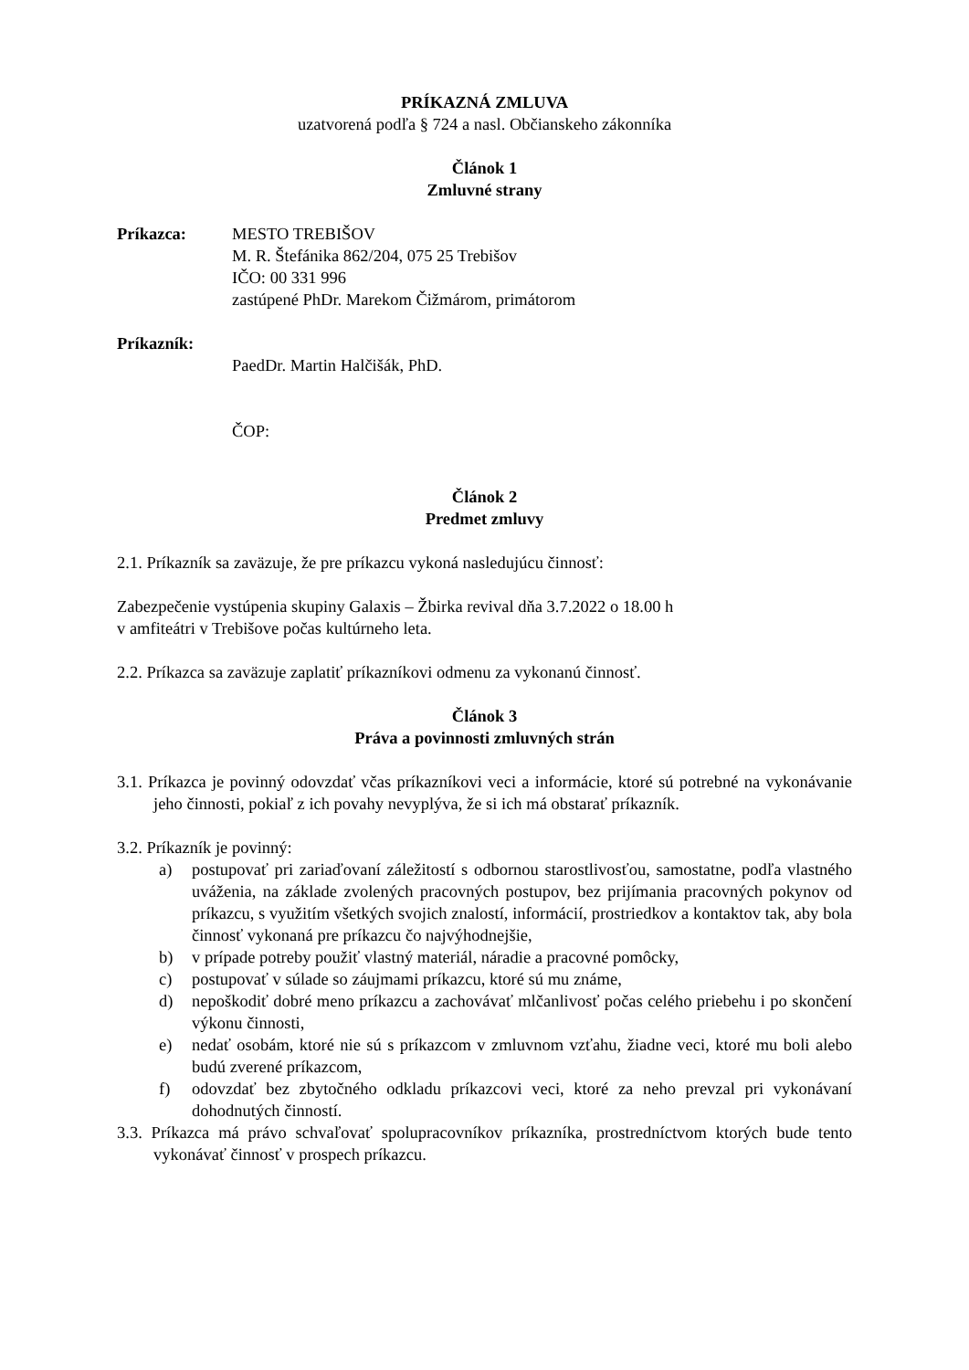PRÍKAZNÁ ZMLUVA
uzatvorená podľa § 724 a nasl. Občianskeho zákonníka
Článok 1
Zmluvné strany
Príkazca: MESTO TREBIŠOV
M. R. Štefánika 862/204, 075 25 Trebišov
IČO: 00 331 996
zastúpené PhDr. Marekom Čižmárom, primátorom
Príkazník:
PaedDr. Martin Halčišák, PhD.
ČOP:
Článok 2
Predmet zmluvy
2.1. Príkazník sa zaväzuje, že pre príkazcu vykoná nasledujúcu činnosť:
Zabezpečenie vystúpenia skupiny Galaxis – Žbirka revival dňa 3.7.2022 o 18.00 h
v amfiteátri v Trebišove počas kultúrneho leta.
2.2. Príkazca sa zaväzuje zaplatiť príkazníkovi odmenu za vykonanú činnosť.
Článok 3
Práva a povinnosti zmluvných strán
3.1. Príkazca je povinný odovzdať včas príkazníkovi veci a informácie, ktoré sú potrebné na vykonávanie jeho činnosti, pokiaľ z ich povahy nevyplýva, že si ich má obstarať príkazník.
3.2. Príkazník je povinný:
a) postupovať pri zariaďovaní záležitostí s odbornou starostlivosťou, samostatne, podľa vlastného uváženia, na základe zvolených pracovných postupov, bez prijímania pracovných pokynov od príkazcu, s využitím všetkých svojich znalostí, informácií, prostriedkov a kontaktov tak, aby bola činnosť vykonaná pre príkazcu čo najvýhodnejšie,
b) v prípade potreby použiť vlastný materiál, náradie a pracovné pomôcky,
c) postupovať v súlade so záujmami príkazcu, ktoré sú mu známe,
d) nepoškodiť dobré meno príkazcu a zachovávať mlčanlivosť počas celého priebehu i po skončení výkonu činnosti,
e) nedať osobám, ktoré nie sú s príkazcom v zmluvnom vzťahu, žiadne veci, ktoré mu boli alebo budú zverené príkazcom,
f) odovzdať bez zbytočného odkladu príkazcovi veci, ktoré za neho prevzal pri vykonávaní dohodnutých činností.
3.3. Príkazca má právo schvaľovať spolupracovníkov príkazníka, prostredníctvom ktorých bude tento vykonávať činnosť v prospech príkazcu.